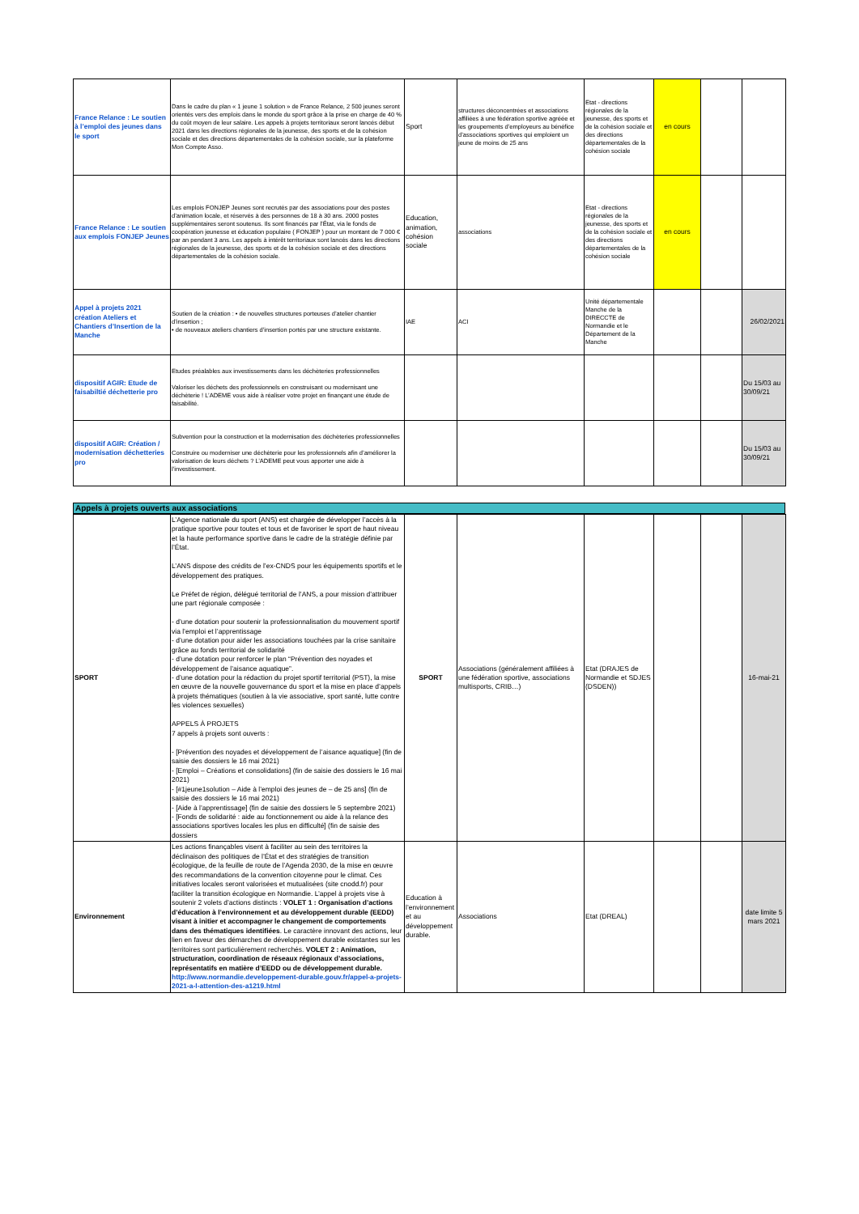| France Relance : Le soutien à l’emploi des jeunes dans le sport | Dans le cadre du plan « 1 jeune 1 solution » de France Relance, 2 500 jeunes seront orientés vers des emplois dans le monde du sport grâce à la prise en charge de 40 % du coût moyen de leur salaire. Les appels à projets territoriaux seront lancés début 2021 dans les directions régionales de la jeunesse, des sports et de la cohésion sociale et des directions départementales de la cohésion sociale, sur la plateforme Mon Compte Asso. | Sport | structures déconcentrées et associations affiliées à une fédération sportive agréée et les groupements d’employeurs au bénéfice d’associations sportives qui emploient un jeune de moins de 25 ans | Etat - directions régionales de la jeunesse, des sports et de la cohésion sociale et des directions départementales de la cohésion sociale | en cours | | |
| France Relance : Le soutien aux emplois FONJEP Jeunes | Les emplois FONJEP Jeunes sont recrutés par des associations pour des postes d’animation locale, et réservés à des personnes de 18 à 30 ans. 2000 postes supplémentaires seront soutenus. Ils sont financés par l’État, via le fonds de coopération jeunesse et éducation populaire ( FONJEP ) pour un montant de 7 000 € par an pendant 3 ans. Les appels à intérêt territoriaux sont lancés dans les directions régionales de la jeunesse, des sports et de la cohésion sociale et des directions départementales de la cohésion sociale. | Education, animation, cohésion sociale | associations | Etat - directions régionales de la jeunesse, des sports et de la cohésion sociale et des directions départementales de la cohésion sociale | en cours | | |
| Appel à projets 2021 création Ateliers et Chantiers d’Insertion de la Manche | Soutien de la création : • de nouvelles structures porteuses d’atelier chantier d’insertion ; • de nouveaux ateliers chantiers d’insertion portés par une structure existante. | IAE | ACI | Unité départementale Manche de la DIRECCTE de Normandie et le Département de la Manche | | | 26/02/2021 |
| dispositif AGIR: Etude de faisabiltié déchetterie pro | Etudes préalables aux investissements dans les déchèteries professionnelles Valoriser les déchets des professionnels en construisant ou modernisant une déchèterie ! L’ADEME vous aide à réaliser votre projet en finançant une étude de faisabilité. | | | | | | Du 15/03 au 30/09/21 |
| dispositif AGIR: Création / modernisation déchetteries pro | Subvention pour la construction et la modernisation des déchèteries professionnelles Construire ou moderniser une déchèterie pour les professionnels afin d’améliorer la valorisation de leurs déchets ? L’ADEME peut vous apporter une aide à l’investissement. | | | | | | Du 15/03 au 30/09/21 |
Appels à projets ouverts aux associations
| SPORT | L’Agence nationale du sport (ANS) est chargée de développer l’accès à la pratique sportive pour toutes et tous et de favoriser le sport de haut niveau et la haute performance sportive dans le cadre de la stratégie définie par l’État. L’ANS dispose des crédits de l’ex-CNDS pour les équipements sportifs et le développement des pratiques. Le Préfet de région, délégué territorial de l’ANS, a pour mission d’attribuer une part régionale composée : - d’une dotation pour soutenir la professionnalisation du mouvement sportif via l’emploi et l’apprentissage - d’une dotation pour aider les associations touchées par la crise sanitaire grâce au fonds territorial de solidarité - d’une dotation pour renforcer le plan “Prévention des noyades et développement de l’aisance aquatique”. - d’une dotation pour la rédaction du projet sportif territorial (PST), la mise en œuvre de la nouvelle gouvernance du sport et la mise en place d’appels à projets thématiques (soutien à la vie associative, sport santé, lutte contre les violences sexuelles) APPELS À PROJETS 7 appels à projets sont ouverts : - [Prévention des noyades et développement de l’aisance aquatique] (fin de saisie des dossiers le 16 mai 2021) - [Emploi – Créations et consolidations] (fin de saisie des dossiers le 16 mai 2021) - [#1jeune1solution – Aide à l’emploi des jeunes de – de 25 ans] (fin de saisie des dossiers le 16 mai 2021) - [Aide à l’apprentissage] (fin de saisie des dossiers le 5 septembre 2021) - [Fonds de solidarité : aide au fonctionnement ou aide à la relance des associations sportives locales les plus en difficulté] (fin de saisie des dossiers | SPORT | Associations (généralement affiliées à une fédération sportive, associations multisports, CRIB…) | Etat (DRAJES de Normandie et SDJES (DSDEN)) | | | 16-mai-21 |
| Environnement | Les actions finançables visent à faciliter au sein des territoires la déclinaison des politiques de l’État et des stratégies de transition écologique, de la feuille de route de l’Agenda 2030, de la mise en œuvre des recommandations de la convention citoyenne pour le climat. Ces initiatives locales seront valorisées et mutualisées (site cnodd.fr) pour faciliter la transition écologique en Normandie. L’appel à projets vise à soutenir 2 volets d’actions distincts : VOLET 1 : Organisation d’actions d’éducation à l’environnement et au développement durable (EEDD) visant à initier et accompagner le changement de comportements dans des thématiques identifiées . Le caractère innovant des actions, leur lien en faveur des démarches de développement durable existantes sur les territoires sont particulièrement recherchés. VOLET 2 : Animation, structuration, coordination de réseaux régionaux d’associations, représentatifs en matière d’EEDD ou de développement durable. http://www.normandie.developpement-durable.gouv.fr/appel-a-projets-2021-a-l-attention-des-a1219.html | Education à l’environnement et au développement durable. | Associations | Etat (DREAL) | | | date limite 5 mars 2021 |